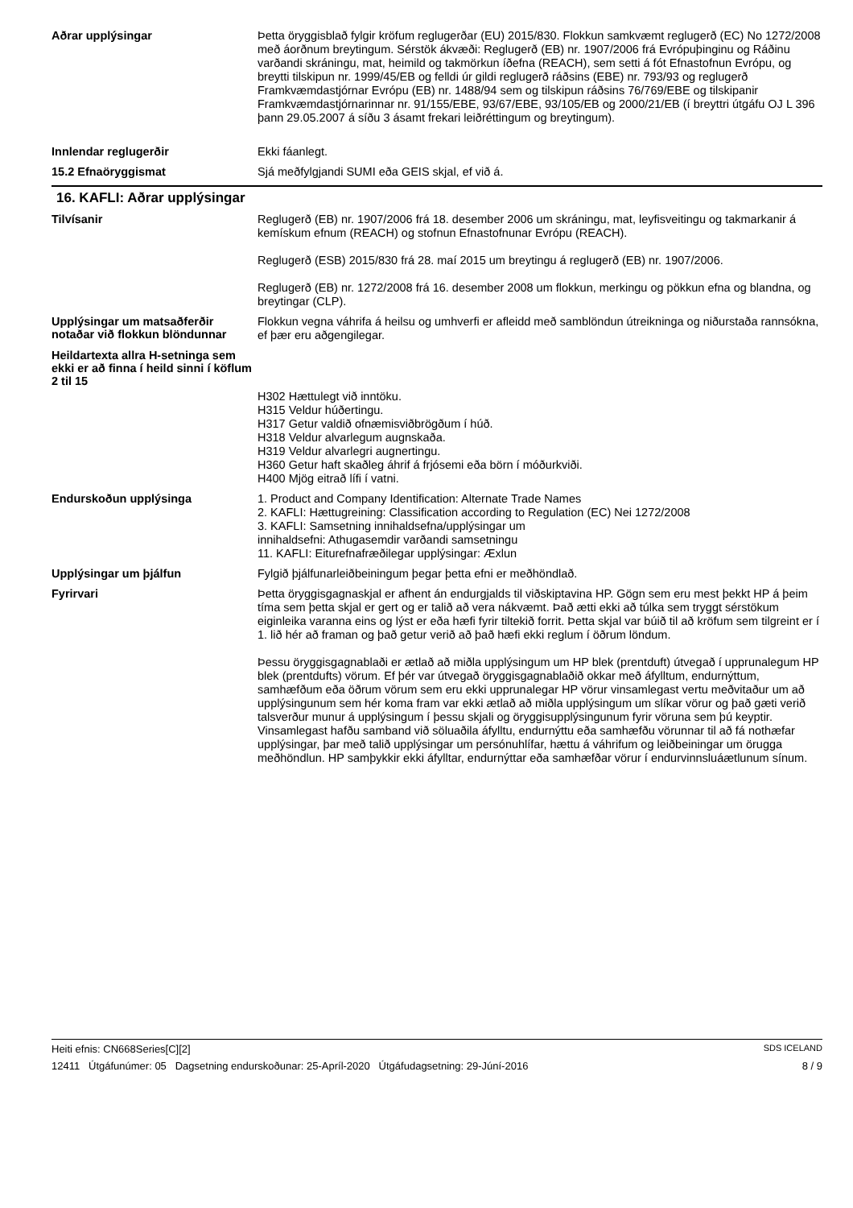Aðrar upplýsingar
Þetta öryggisblað fylgir kröfum reglugerðar (EU) 2015/830. Flokkun samkvæmt reglugerð (EC) No 1272/2008 með áorðnum breytingum. Sérstök ákvæði: Reglugerð (EB) nr. 1907/2006 frá Evrópuþinginu og Ráðinu varðandi skráningu, mat, heimild og takmörkun íðefna (REACH), sem setti á fót Efnastofnun Evrópu, og breytti tilskipun nr. 1999/45/EB og felldi úr gildi reglugerð ráðsins (EBE) nr. 793/93 og reglugerð Framkvæmdastjórnar Evrópu (EB) nr. 1488/94 sem og tilskipun ráðsins 76/769/EBE og tilskipanir Framkvæmdastjórnarinnar nr. 91/155/EBE, 93/67/EBE, 93/105/EB og 2000/21/EB (í breyttri útgáfu OJ L 396 þann 29.05.2007 á síðu 3 ásamt frekari leiðréttingum og breytingum).
Innlendar reglugerðir
Ekki fáanlegt.
15.2 Efnaöryggismat
Sjá meðfylgjandi SUMI eða GEIS skjal, ef við á.
16. KAFLI: Aðrar upplýsingar
Tilvísanir
Reglugerð (EB) nr. 1907/2006 frá 18. desember 2006 um skráningu, mat, leyfisveitingu og takmarkanir á kemískum efnum (REACH) og stofnun Efnastofnunar Evrópu (REACH).
Reglugerð (ESB) 2015/830 frá 28. maí 2015 um breytingu á reglugerð (EB) nr. 1907/2006.
Reglugerð (EB) nr. 1272/2008 frá 16. desember 2008 um flokkun, merkingu og pökkun efna og blandna, og breytingar (CLP).
Upplýsingar um matsaðferðir notaðar við flokkun blöndunnar
Flokkun vegna váhrifa á heilsu og umhverfi er afleidd með samblöndun útreikninga og niðurstaða rannsókna, ef þær eru aðgengilegar.
Heildartexta allra H-setninga sem ekki er að finna í heild sinni í köflum 2 til 15
H302 Hættulegt við inntöku.
H315 Veldur húðertingu.
H317 Getur valdið ofnæmisviðbrögðum í húð.
H318 Veldur alvarlegum augnskaða.
H319 Veldur alvarlegri augnertingu.
H360 Getur haft skaðleg áhrif á frjósemi eða börn í móðurkviði.
H400 Mjög eitrað lífi í vatni.
Endurskoðun upplýsinga
1. Product and Company Identification: Alternate Trade Names
2. KAFLI: Hættugreining: Classification according to Regulation (EC) Nei 1272/2008
3. KAFLI: Samsetning innihaldsefna/upplýsingar um
innihaldsefni: Athugasemdir varðandi samsetningu
11. KAFLI: Eiturefnafræðilegar upplýsingar: Æxlun
Upplýsingar um þjálfun
Fylgið þjálfunarleiðbeiningum þegar þetta efni er meðhöndlað.
Fyrirvari
Þetta öryggisgagnaskjal er afhent án endurgjalds til viðskiptavina HP. Gögn sem eru mest þekkt HP á þeim tíma sem þetta skjal er gert og er talið að vera nákvæmt. Það ætti ekki að túlka sem tryggt sérstökum eiginleika varanna eins og lýst er eða hæfi fyrir tiltekið forrit. Þetta skjal var búið til að kröfum sem tilgreint er í 1. lið hér að framan og það getur verið að það hæfi ekki reglum í öðrum löndum.
Þessu öryggisgagnablaði er ætlað að miðla upplýsingum um HP blek (prentduft) útvegað í upprunalegum HP blek (prentdufts) vörum. Ef þér var útvegað öryggisgagnablaðið okkar með áfylltum, endurnýttum, samhæfðum eða öðrum vörum sem eru ekki upprunalegar HP vörur vinsamlegast vertu meðvitaður um að upplýsingunum sem hér koma fram var ekki ætlað að miðla upplýsingum um slíkar vörur og það gæti verið talsverður munur á upplýsingum í þessu skjali og öryggisupplýsingunum fyrir vöruna sem þú keyptir. Vinsamlegast hafðu samband við söluaðila áfylltu, endurnýttu eða samhæfðu vörunnar til að fá nothæfar upplýsingar, þar með talið upplýsingar um persónuhlífar, hættu á váhrifum og leiðbeiningar um örugga meðhöndlun. HP samþykkir ekki áfylltar, endurnýttar eða samhæfðar vörur í endurvinnsluáætlunum sínum.
Heiti efnis: CN668Series[C][2] SDS ICELAND
12411 Útgáfunúmer: 05 Dagsetning endurskoðunar: 25-Apríl-2020 Útgáfudagsetning: 29-Júní-2016 8 / 9